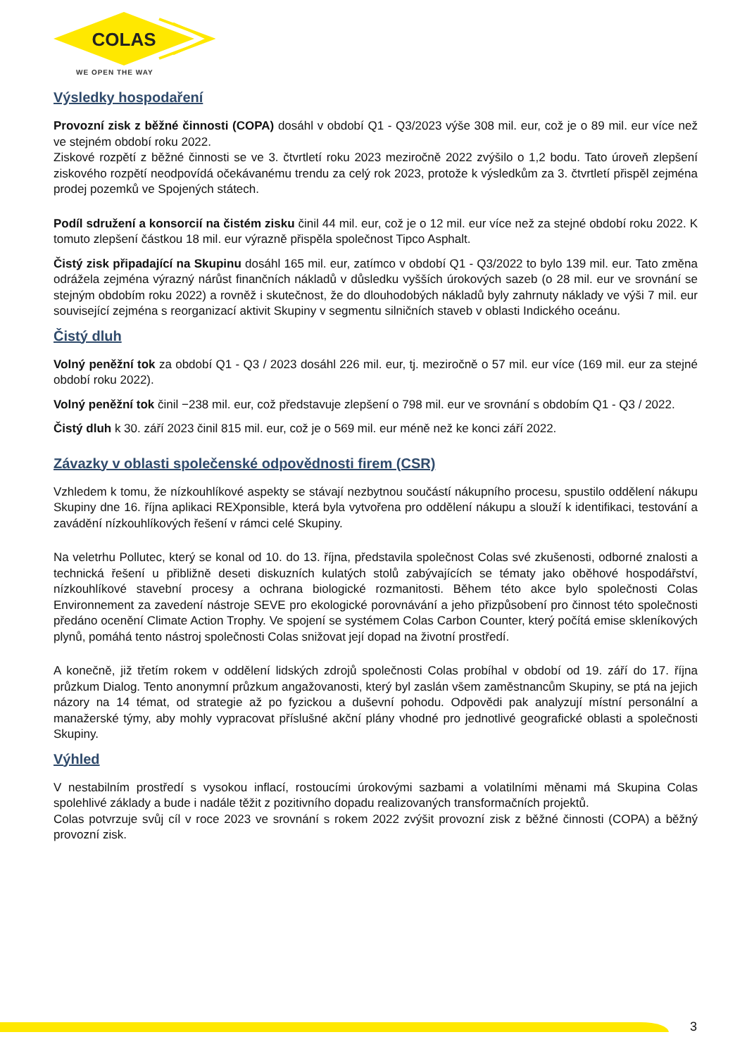COLAS
WE OPEN THE WAY
Výsledky hospodaření
Provozní zisk z běžné činnosti (COPA) dosáhl v období Q1 - Q3/2023 výše 308 mil. eur, což je o 89 mil. eur více než ve stejném období roku 2022.
Ziskové rozpětí z běžné činnosti se ve 3. čtvrtletí roku 2023 meziročně 2022 zvýšilo o 1,2 bodu. Tato úroveň zlepšení ziskového rozpětí neodpovídá očekávanému trendu za celý rok 2023, protože k výsledkům za 3. čtvrtletí přispěl zejména prodej pozemků ve Spojených státech.
Podíl sdružení a konsorcií na čistém zisku činil 44 mil. eur, což je o 12 mil. eur více než za stejné období roku 2022. K tomuto zlepšení částkou 18 mil. eur výrazně přispěla společnost Tipco Asphalt.
Čistý zisk připadající na Skupinu dosáhl 165 mil. eur, zatímco v období Q1 - Q3/2022 to bylo 139 mil. eur. Tato změna odrážela zejména výrazný nárůst finančních nákladů v důsledku vyšších úrokových sazeb (o 28 mil. eur ve srovnání se stejným obdobím roku 2022) a rovněž i skutečnost, že do dlouhodobých nákladů byly zahrnuty náklady ve výši 7 mil. eur související zejména s reorganizací aktivit Skupiny v segmentu silničních staveb v oblasti Indického oceánu.
Čistý dluh
Volný peněžní tok za období Q1 - Q3 / 2023 dosáhl 226 mil. eur, tj. meziročně o 57 mil. eur více (169 mil. eur za stejné období roku 2022).
Volný peněžní tok činil −238 mil. eur, což představuje zlepšení o 798 mil. eur ve srovnání s obdobím Q1 - Q3 / 2022.
Čistý dluh k 30. září 2023 činil 815 mil. eur, což je o 569 mil. eur méně než ke konci září 2022.
Závazky v oblasti společenské odpovědnosti firem (CSR)
Vzhledem k tomu, že nízkouhlíkové aspekty se stávají nezbytnou součástí nákupního procesu, spustilo oddělení nákupu Skupiny dne 16. října aplikaci REXponsible, která byla vytvořena pro oddělení nákupu a slouží k identifikaci, testování a zavádění nízkouhlíkových řešení v rámci celé Skupiny.
Na veletrhu Pollutec, který se konal od 10. do 13. října, představila společnost Colas své zkušenosti, odborné znalosti a technická řešení u přibližně deseti diskuzních kulatých stolů zabývajících se tématy jako oběhové hospodářství, nízkouhlíkové stavební procesy a ochrana biologické rozmanitosti. Během této akce bylo společnosti Colas Environnement za zavedení nástroje SEVE pro ekologické porovnávání a jeho přizpůsobení pro činnost této společnosti předáno ocenění Climate Action Trophy. Ve spojení se systémem Colas Carbon Counter, který počítá emise skleníkových plynů, pomáhá tento nástroj společnosti Colas snižovat její dopad na životní prostředí.
A konečně, již třetím rokem v oddělení lidských zdrojů společnosti Colas probíhal v období od 19. září do 17. října průzkum Dialog. Tento anonymní průzkum angažovanosti, který byl zaslán všem zaměstnancům Skupiny, se ptá na jejich názory na 14 témat, od strategie až po fyzickou a duševní pohodu. Odpovědi pak analyzují místní personální a manažerské týmy, aby mohly vypracovat příslušné akční plány vhodné pro jednotlivé geografické oblasti a společnosti Skupiny.
Výhled
V nestabilním prostředí s vysokou inflací, rostoucími úrokovými sazbami a volatilními měnami má Skupina Colas spolehlivé základy a bude i nadále těžit z pozitivního dopadu realizovaných transformačních projektů.
Colas potvrzuje svůj cíl v roce 2023 ve srovnání s rokem 2022 zvýšit provozní zisk z běžné činnosti (COPA) a běžný provozní zisk.
3